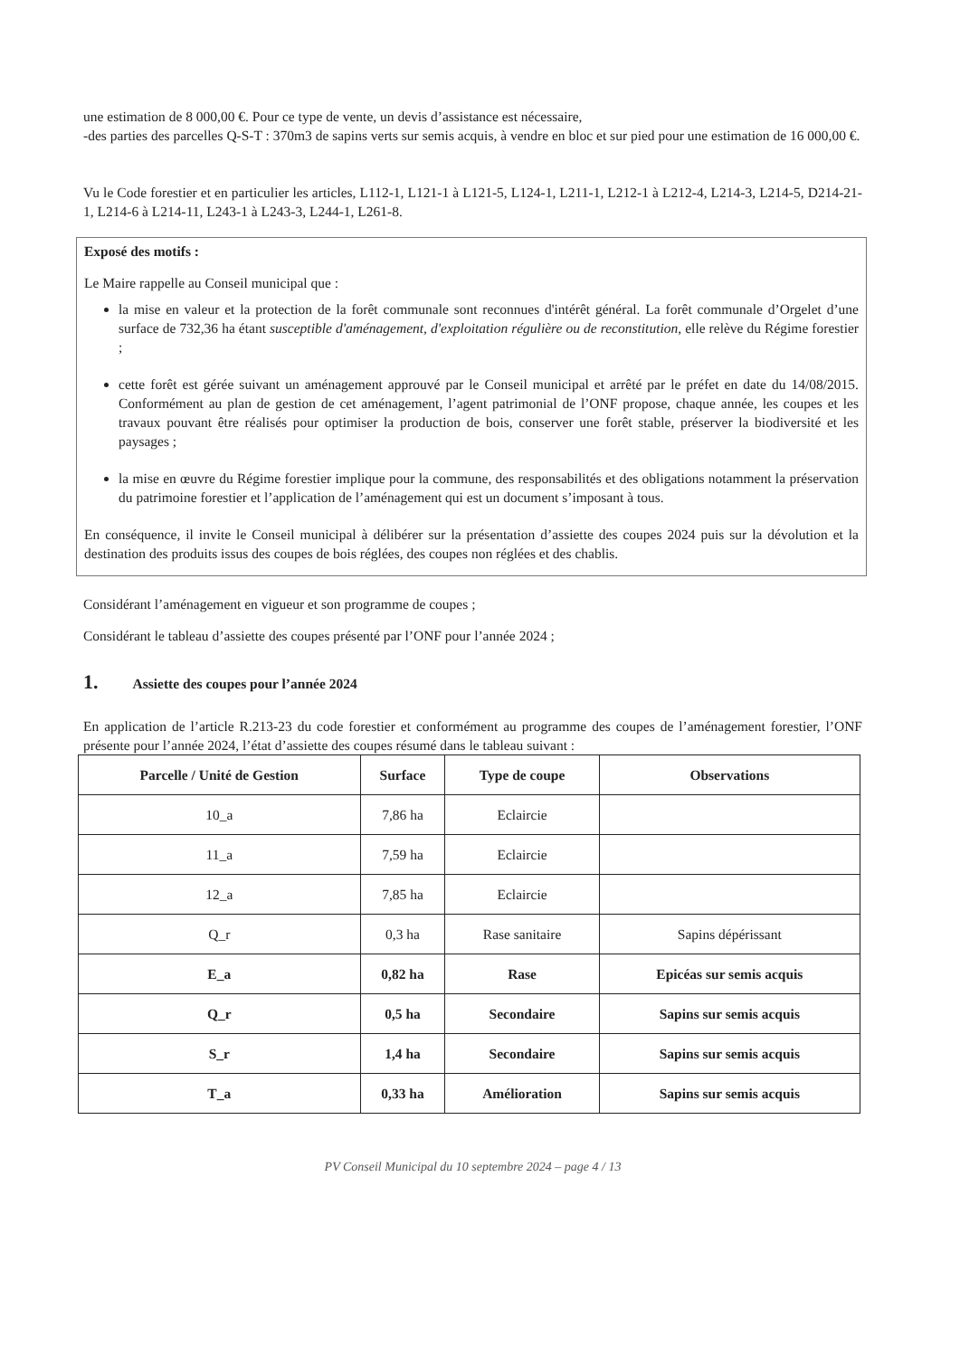une estimation de 8 000,00 €. Pour ce type de vente, un devis d’assistance est nécessaire,
-des parties des parcelles Q-S-T : 370m3 de sapins verts sur semis acquis, à vendre en bloc et sur pied pour une estimation de 16 000,00 €.
Vu le Code forestier et en particulier les articles, L112-1, L121-1 à L121-5, L124-1, L211-1, L212-1 à L212-4, L214-3, L214-5, D214-21-1, L214-6 à L214-11, L243-1 à L243-3, L244-1, L261-8.
Exposé des motifs :
Le Maire rappelle au Conseil municipal que :
la mise en valeur et la protection de la forêt communale sont reconnues d'intérêt général. La forêt communale d’Orgelet d’une surface de 732,36 ha étant susceptible d'aménagement, d'exploitation régulière ou de reconstitution, elle relève du Régime forestier ;
cette forêt est gérée suivant un aménagement approuvé par le Conseil municipal et arrêté par le préfet en date du 14/08/2015. Conformément au plan de gestion de cet aménagement, l’agent patrimonial de l’ONF propose, chaque année, les coupes et les travaux pouvant être réalisés pour optimiser la production de bois, conserver une forêt stable, préserver la biodiversité et les paysages ;
la mise en œuvre du Régime forestier implique pour la commune, des responsabilités et des obligations notamment la préservation du patrimoine forestier et l’application de l’aménagement qui est un document s’imposant à tous.
En conséquence, il invite le Conseil municipal à délibérer sur la présentation d’assiette des coupes 2024 puis sur la dévolution et la destination des produits issus des coupes de bois réglées, des coupes non réglées et des chablis.
Considérant l’aménagement en vigueur et son programme de coupes ;
Considérant le tableau d’assiette des coupes présenté par l’ONF pour l’année 2024 ;
1. Assiette des coupes pour l’année 2024
En application de l’article R.213-23 du code forestier et conformément au programme des coupes de l’aménagement forestier, l’ONF présente pour l’année 2024, l’état d’assiette des coupes résumé dans le tableau suivant :
| Parcelle / Unité de Gestion | Surface | Type de coupe | Observations |
| --- | --- | --- | --- |
| 10_a | 7,86 ha | Eclaircie | |
| 11_a | 7,59 ha | Eclaircie | |
| 12_a | 7,85 ha | Eclaircie | |
| Q_r | 0,3 ha | Rase sanitaire | Sapins dépérissant |
| E_a | 0,82 ha | Rase | Epicéas sur semis acquis |
| Q_r | 0,5 ha | Secondaire | Sapins sur semis acquis |
| S_r | 1,4 ha | Secondaire | Sapins sur semis acquis |
| T_a | 0,33 ha | Amélioration | Sapins sur semis acquis |
PV Conseil Municipal du 10 septembre 2024 – page 4 / 13